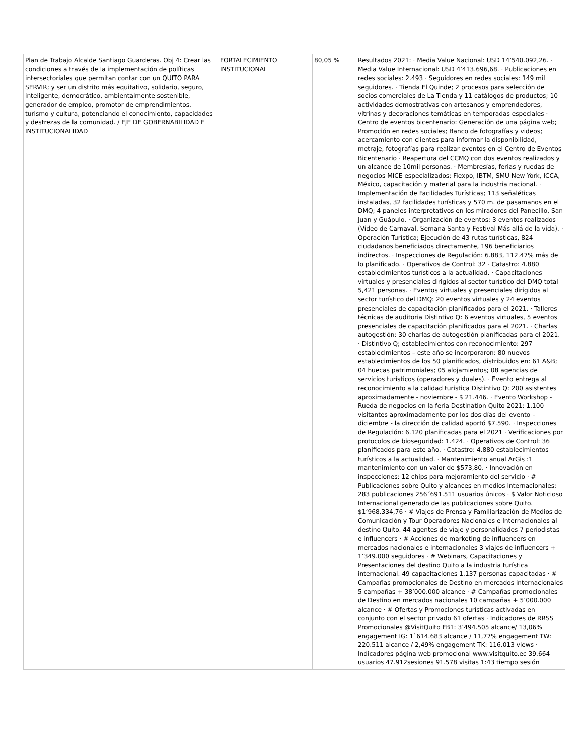| Plan de Trabajo Alcalde Santiago Guarderas. Obj 4: Crear las condiciones a través de la implementación de políticas intersectoriales que permitan contar con un QUITO PARA SERVIR; y ser un distrito más equitativo, solidario, seguro, inteligente, democrático, ambientalmente sostenible, generador de empleo, promotor de emprendimientos, turismo y cultura, potenciando el conocimiento, capacidades y destrezas de la comunidad. / EJE DE GOBERNABILIDAD E INSTITUCIONALIDAD | FORTALECIMIENTO INSTITUCIONAL | 80,05 % | Resultados 2021: · Media Value Nacional: USD 14’540.092,26. · Media Value Internacional: USD 4’413.696,68. · Publicaciones en redes sociales: 2.493 · Seguidores en redes sociales: 149 mil seguidores. · Tienda El Quinde; 2 procesos para selección de socios comerciales de La Tienda y 11 catálogos de productos; 10 actividades demostrativas con artesanos y emprendedores, vitrinas y decoraciones temáticas en temporadas especiales · Centro de eventos bicentenario: Generación de una página web; Promoción en redes sociales; Banco de fotografías y videos; acercamiento con clientes para informar la disponibilidad, metraje, fotografías para realizar eventos en el Centro de Eventos Bicentenario · Reapertura del CCMQ con dos eventos realizados y un alcance de 10mil personas. · Membresías, ferias y ruedas de negocios MICE especializados; Fiexpo, IBTM, SMU New York, ICCA, México, capacitación y material para la industria nacional. · Implementación de Facilidades Turísticas; 113 señaléticas instaladas, 32 facilidades turísticas y 570 m. de pasamanos en el DMQ; 4 paneles interpretativos en los miradores del Panecillo, San Juan y Guápulo. · Organización de eventos: 3 eventos realizados (Video de Carnaval, Semana Santa y Festival Más allá de la vida). · Operación Turística; Ejecución de 43 rutas turísticas, 824 ciudadanos beneficiados directamente, 196 beneficiarios indirectos. · Inspecciones de Regulación: 6.883, 112.47% más de lo planificado. · Operativos de Control: 32 · Catastro: 4.880 establecimientos turísticos a la actualidad. · Capacitaciones virtuales y presenciales dirigidos al sector turístico del DMQ total 5,421 personas. · Eventos virtuales y presenciales dirigidos al sector turístico del DMQ: 20 eventos virtuales y 24 eventos presenciales de capacitación planificados para el 2021. · Talleres técnicas de auditoria Distintivo Q: 6 eventos virtuales, 5 eventos presenciales de capacitación planificados para el 2021. · Charlas autogestión: 30 charlas de autogestión planificadas para el 2021. · Distintivo Q; establecimientos con reconocimiento: 297 establecimientos – este año se incorporaron: 80 nuevos establecimientos de los 50 planificados, distribuidos en: 61 A&B; 04 huecas patrimoniales; 05 alojamientos; 08 agencias de servicios turísticos (operadores y duales). · Evento entrega al reconocimiento a la calidad turística Distintivo Q: 200 asistentes aproximadamente - noviembre - $ 21.446. · Evento Workshop - Rueda de negocios en la feria Destination Quito 2021: 1.100 visitantes aproximadamente por los dos días del evento – diciembre - la dirección de calidad aportó $7.590. · Inspecciones de Regulación: 6.120 planificadas para el 2021 · Verificaciones por protocolos de bioseguridad: 1.424. · Operativos de Control: 36 planificados para este año. · Catastro: 4.880 establecimientos turísticos a la actualidad. · Mantenimiento anual ArGis :1 mantenimiento con un valor de $573,80. · Innovación en inspecciones: 12 chips para mejoramiento del servicio · # Publicaciones sobre Quito y alcances en medios Internacionales: 283 publicaciones 256´691.511 usuarios únicos · $ Valor Noticioso Internacional generado de las publicaciones sobre Quito. $1’968.334,76 · # Viajes de Prensa y Familiarización de Medios de Comunicación y Tour Operadores Nacionales e Internacionales al destino Quito. 44 agentes de viaje y personalidades 7 periodistas e influencers · # Acciones de marketing de influencers en mercados nacionales e internacionales 3 viajes de influencers + 1’349.000 seguidores · # Webinars, Capacitaciones y Presentaciones del destino Quito a la industria turística internacional. 49 capacitaciones 1.137 personas capacitadas · # Campañas promocionales de Destino en mercados internacionales 5 campañas + 38’000.000 alcance · # Campañas promocionales de Destino en mercados nacionales 10 campañas + 5’000.000 alcance · # Ofertas y Promociones turísticas activadas en conjunto con el sector privado 61 ofertas · Indicadores de RRSS Promocionales @VisitQuito FB1: 3’494.505 alcance/ 13,06% engagement IG: 1`614.683 alcance / 11,77% engagement TW: 220.511 alcance / 2,49% engagement TK: 116.013 views · Indicadores página web promocional www.visitquito.ec 39.664 usuarios 47.912sesiones 91.578 visitas 1:43 tiempo sesión |